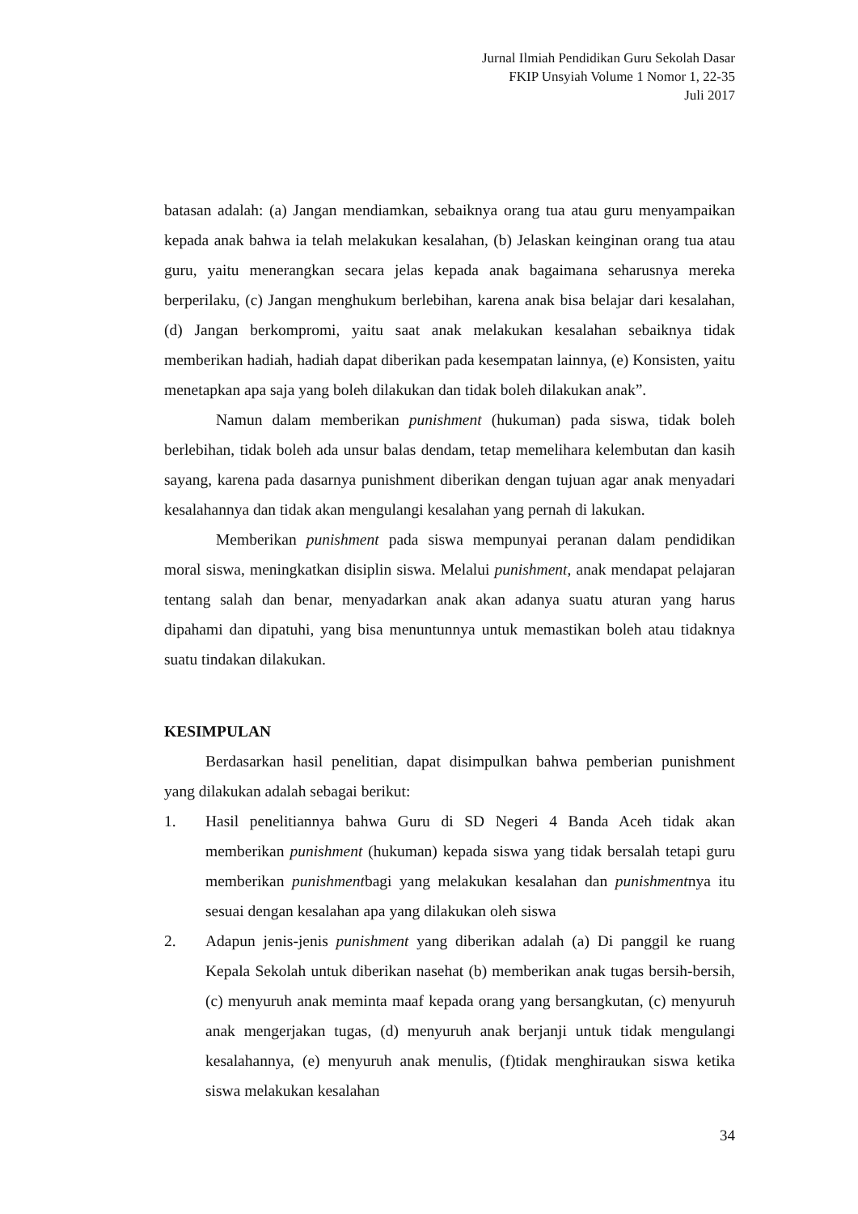Jurnal Ilmiah Pendidikan Guru Sekolah Dasar
FKIP Unsyiah Volume 1 Nomor 1, 22-35
Juli 2017
batasan adalah: (a) Jangan mendiamkan, sebaiknya orang tua atau guru menyampaikan kepada anak bahwa ia telah melakukan kesalahan, (b) Jelaskan keinginan orang tua atau guru, yaitu menerangkan secara jelas kepada anak bagaimana seharusnya mereka berperilaku, (c) Jangan menghukum berlebihan, karena anak bisa belajar dari kesalahan, (d) Jangan berkompromi, yaitu saat anak melakukan kesalahan sebaiknya tidak memberikan hadiah, hadiah dapat diberikan pada kesempatan lainnya, (e) Konsisten, yaitu menetapkan apa saja yang boleh dilakukan dan tidak boleh dilakukan anak”.
Namun dalam memberikan punishment (hukuman) pada siswa, tidak boleh berlebihan, tidak boleh ada unsur balas dendam, tetap memelihara kelembutan dan kasih sayang, karena pada dasarnya punishment diberikan dengan tujuan agar anak menyadari kesalahannya dan tidak akan mengulangi kesalahan yang pernah di lakukan.
Memberikan punishment pada siswa mempunyai peranan dalam pendidikan moral siswa, meningkatkan disiplin siswa. Melalui punishment, anak mendapat pelajaran tentang salah dan benar, menyadarkan anak akan adanya suatu aturan yang harus dipahami dan dipatuhi, yang bisa menuntunnya untuk memastikan boleh atau tidaknya suatu tindakan dilakukan.
KESIMPULAN
Berdasarkan hasil penelitian, dapat disimpulkan bahwa pemberian punishment yang dilakukan adalah sebagai berikut:
1. Hasil penelitiannya bahwa Guru di SD Negeri 4 Banda Aceh tidak akan memberikan punishment (hukuman) kepada siswa yang tidak bersalah tetapi guru memberikan punishmentbagi yang melakukan kesalahan dan punishmentnya itu sesuai dengan kesalahan apa yang dilakukan oleh siswa
2. Adapun jenis-jenis punishment yang diberikan adalah (a) Di panggil ke ruang Kepala Sekolah untuk diberikan nasehat (b) memberikan anak tugas bersih-bersih, (c) menyuruh anak meminta maaf kepada orang yang bersangkutan, (c) menyuruh anak mengerjakan tugas, (d) menyuruh anak berjanji untuk tidak mengulangi kesalahannya, (e) menyuruh anak menulis, (f)tidak menghiraukan siswa ketika siswa melakukan kesalahan
34